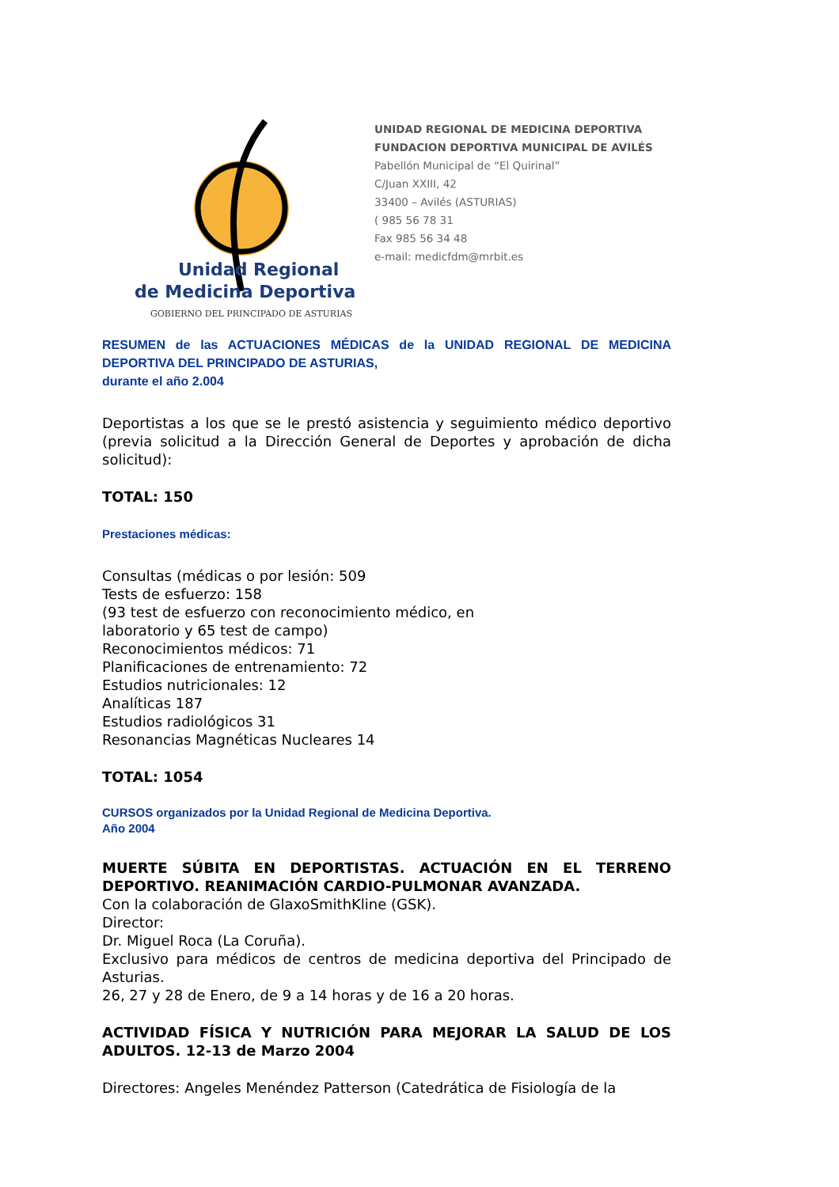Unidad Regional
de Medicina Deportiva
GOBIERNO DEL PRINCIPADO DE ASTURIAS
UNIDAD REGIONAL DE MEDICINA DEPORTIVA
FUNDACION DEPORTIVA MUNICIPAL DE AVILÉS
Pabellón Municipal de “El Quirinal”
C/Juan XXIII, 42
33400 – Avilés (ASTURIAS)
( 985 56 78 31
Fax 985 56 34 48
e-mail: medicfdm@mrbit.es
RESUMEN de las ACTUACIONES MÉDICAS de la UNIDAD REGIONAL DE MEDICINA DEPORTIVA DEL PRINCIPADO DE ASTURIAS,
durante el año 2.004
Deportistas a los que se le prestó asistencia y seguimiento médico deportivo (previa solicitud a la Dirección General de Deportes y aprobación de dicha solicitud):
TOTAL: 150
Prestaciones médicas:
Consultas (médicas o por lesión: 509
Tests de esfuerzo: 158
(93 test de esfuerzo con reconocimiento médico, en
laboratorio y 65 test de campo)
Reconocimientos médicos: 71
Planificaciones de entrenamiento: 72
Estudios nutricionales: 12
Analíticas 187
Estudios radiológicos 31
Resonancias Magnéticas Nucleares 14
TOTAL: 1054
CURSOS organizados por la Unidad Regional de Medicina Deportiva.
Año 2004
MUERTE SÚBITA EN DEPORTISTAS. ACTUACIÓN EN EL TERRENO DEPORTIVO. REANIMACIÓN CARDIO-PULMONAR AVANZADA.
Con la colaboración de GlaxoSmithKline (GSK).
Director:
Dr. Miguel Roca (La Coruña).
Exclusivo para médicos de centros de medicina deportiva del Principado de Asturias.
26, 27 y 28 de Enero, de 9 a 14 horas y de 16 a 20 horas.
ACTIVIDAD FÍSICA Y NUTRICIÓN PARA MEJORAR LA SALUD DE LOS ADULTOS. 12-13 de Marzo 2004
Directores: Angeles Menéndez Patterson (Catedrática de Fisiología de la